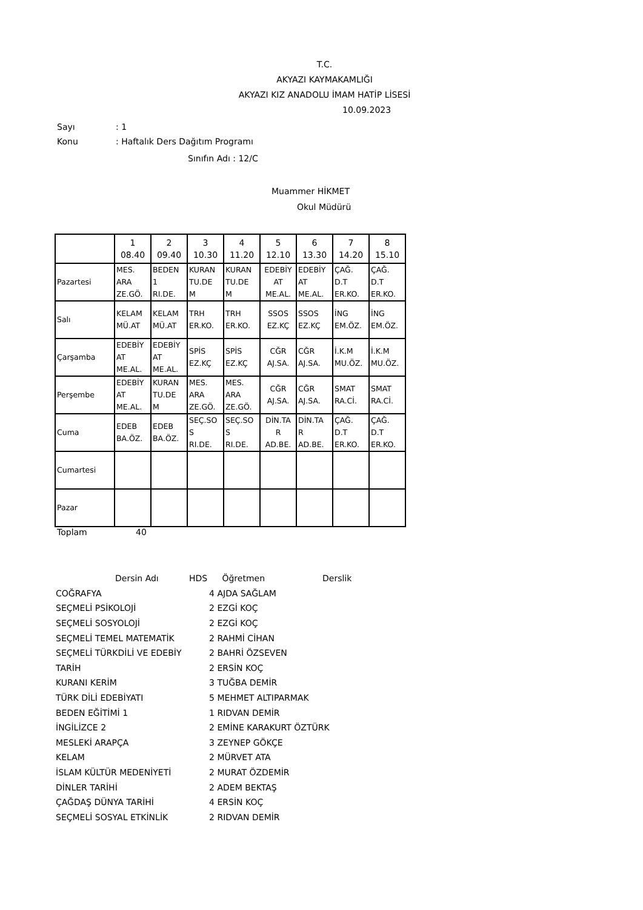T.C.
AKYAZI KAYMAKAMLIĞI
AKYAZI KIZ ANADOLU İMAM HATİP LİSESİ
10.09.2023
Sayı: 1
Konu: Haftalık Ders Dağıtım Programı
Sınıfın Adı : 12/C
Muammer HİKMET
Okul Müdürü
| | 1 08.40 | 2 09.40 | 3 10.30 | 4 11.20 | 5 12.10 | 6 13.30 | 7 14.20 | 8 15.10 |
| Pazartesi | MES. ARA ZE.GÖ. | BEDEN 1 RI.DE. | KURAN TU.DE M | KURAN TU.DE M | EDEBİY AT ME.AL. | EDEBİY AT ME.AL. | ÇAĞ. D.T ER.KO. | ÇAĞ. D.T ER.KO. |
| Salı | KELAM MÜ.AT | KELAM MÜ.AT | TRH ER.KO. | TRH ER.KO. | SSOS EZ.KÇ | SSOS EZ.KÇ | İNG EM.ÖZ. | İNG EM.ÖZ. |
| Çarşamba | EDEBİY AT ME.AL. | EDEBİY AT ME.AL. | SPİS EZ.KÇ | SPİS EZ.KÇ | CĞR AJ.SA. | CĞR AJ.SA. | İ.K.M MU.ÖZ. | İ.K.M MU.ÖZ. |
| Perşembe | EDEBİY AT ME.AL. | KURAN TU.DE M | MES. ARA ZE.GÖ. | MES. ARA ZE.GÖ. | CĞR AJ.SA. | CĞR AJ.SA. | SMAT RA.Cİ. | SMAT RA.Cİ. |
| Cuma | EDEB BA.ÖZ. | EDEB BA.ÖZ. | SEÇ.SO S RI.DE. | SEÇ.SO S RI.DE. | DİN.TA R AD.BE. | DİN.TA R AD.BE. | ÇAĞ. D.T ER.KO. | ÇAĞ. D.T ER.KO. |
| Cumartesi | | | | | | | | |
| Pazar | | | | | | | | |
Toplam 40
| Dersin Adı | HDS | Öğretmen | Derslik |
| COĞRAFYA | 4 | AJDA SAĞLAM |
| SEÇMELİ PSİKOLOJİ | 2 | EZGİ KOÇ |
| SEÇMELİ SOSYOLOJİ | 2 | EZGİ KOÇ |
| SEÇMELİ TEMEL MATEMATİK | 2 | RAHMİ CİHAN |
| SEÇMELİ TÜRKDİLİ VE EDEBİY | 2 | BAHRİ ÖZSEVEN |
| TARİH | 2 | ERSİN KOÇ |
| KURANI KERİM | 3 | TUĞBA DEMİR |
| TÜRK DİLİ EDEBİYATI | 5 | MEHMET ALTIPARMAK |
| BEDEN EĞİTİMİ 1 | 1 | RIDVAN DEMİR |
| İNGİLİZCE 2 | 2 | EMİNE KARAKURT ÖZTÜRK |
| MESLEKİ ARAPÇA | 3 | ZEYNEP GÖKÇE |
| KELAM | 2 | MÜRVET ATA |
| İSLAM KÜLTÜR MEDENİYETİ | 2 | MURAT ÖZDEMİR |
| DİNLER TARİHİ | 2 | ADEM BEKTAŞ |
| ÇAĞDAŞ DÜNYA TARİHİ | 4 | ERSİN KOÇ |
| SEÇMELİ SOSYAL ETKİNLİK | 2 | RIDVAN DEMİR |